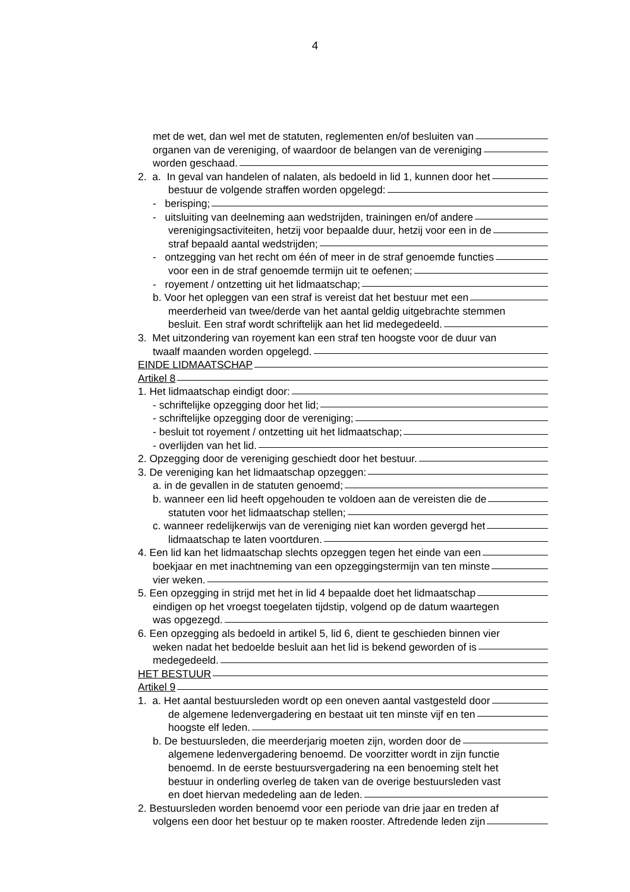4
met de wet, dan wel met de statuten, reglementen en/of besluiten van
organen van de vereniging, of waardoor de belangen van de vereniging
worden geschaad.
2. a. In geval van handelen of nalaten, als bedoeld in lid 1, kunnen door het
bestuur de volgende straffen worden opgelegd:
- berisping;
- uitsluiting van deelneming aan wedstrijden, trainingen en/of andere
verenigingsactiviteiten, hetzij voor bepaalde duur, hetzij voor een in de
straf bepaald aantal wedstrijden;
- ontzegging van het recht om één of meer in de straf genoemde functies
voor een in de straf genoemde termijn uit te oefenen;
- royement / ontzetting uit het lidmaatschap;
b. Voor het opleggen van een straf is vereist dat het bestuur met een
meerderheid van twee/derde van het aantal geldig uitgebrachte stemmen
besluit. Een straf wordt schriftelijk aan het lid medegedeeld.
3. Met uitzondering van royement kan een straf ten hoogste voor de duur van
twaalf maanden worden opgelegd.
EINDE LIDMAATSCHAP
Artikel 8
1. Het lidmaatschap eindigt door:
- schriftelijke opzegging door het lid;
- schriftelijke opzegging door de vereniging;
- besluit tot royement / ontzetting uit het lidmaatschap;
- overlijden van het lid.
2. Opzegging door de vereniging geschiedt door het bestuur.
3. De vereniging kan het lidmaatschap opzeggen:
a. in de gevallen in de statuten genoemd;
b. wanneer een lid heeft opgehouden te voldoen aan de vereisten die de
statuten voor het lidmaatschap stellen;
c. wanneer redelijkerwijs van de vereniging niet kan worden gevergd het
lidmaatschap te laten voortduren.
4. Een lid kan het lidmaatschap slechts opzeggen tegen het einde van een
boekjaar en met inachtneming van een opzeggingstermijn van ten minste
vier weken.
5. Een opzegging in strijd met het in lid 4 bepaalde doet het lidmaatschap
eindigen op het vroegst toegelaten tijdstip, volgend op de datum waartegen
was opgezegd.
6. Een opzegging als bedoeld in artikel 5, lid 6, dient te geschieden binnen vier
weken nadat het bedoelde besluit aan het lid is bekend geworden of is
medegedeeld.
HET BESTUUR
Artikel 9
1. a. Het aantal bestuursleden wordt op een oneven aantal vastgesteld door
de algemene ledenvergadering en bestaat uit ten minste vijf en ten
hoogste elf leden.
b. De bestuursleden, die meerderjarig moeten zijn, worden door de
algemene ledenvergadering benoemd. De voorzitter wordt in zijn functie
benoemd. In de eerste bestuursvergadering na een benoeming stelt het
bestuur in onderling overleg de taken van de overige bestuursleden vast
en doet hiervan mededeling aan de leden.
2. Bestuursleden worden benoemd voor een periode van drie jaar en treden af
volgens een door het bestuur op te maken rooster. Aftredende leden zijn